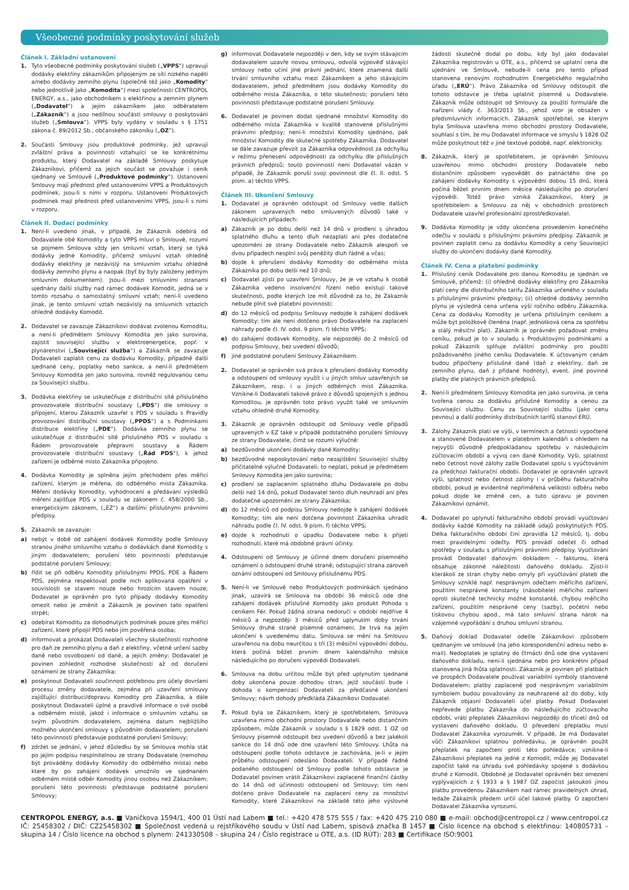Všeobecné podmínky poskytování služeb
Článek I. Základní ustanovení
1. Tyto všeobecné podmínky poskytování služeb („VPPS“) upravují dodávky elektřiny zákazníkům připojeným ze sítí nízkého napětí a/nebo dodávky zemního plynu (společně též jako „Komodity“ nebo jednotlivě jako „Komodita“) mezi společností CENTROPOL ENERGY, a.s., jako obchodníkem s elektřinou a zemním plynem („Dodavatel“) a jejím zákazníkem jako odběratelem („Zákazník“) a jsou nedílnou součástí smlouvy o poskytování služeb („Smlouva“). VPPS byly vydány v souladu s § 1751 zákona č. 89/2012 Sb., občanského zákoníku („OZ“).
2. Součástí Smlouvy jsou produktové podmínky, jež upravují zvláštní práva a povinnosti vztahující se ke konkrétnímu produktu, který Dodavatel na základě Smlouvy poskytuje Zákazníkovi, přičemž za jejich součást se považuje i ceník sjednaný ve Smlouvě („Produktové podmínky“). Ustanovení Smlouvy mají přednost před ustanoveními VPPS a Produktových podmínek, jsou-li s nimi v rozporu. Ustanovení Produktových podmínek mají přednost před ustanoveními VPPS, jsou-li s nimi v rozporu.
Článek II. Dodací podmínky
1. Není-li uvedeno jinak, v případě, že Zákazník odebírá od Dodavatele obě Komodity a tyto VPPS mluví o Smlouvě, rozumí se pojmem Smlouva vždy jen smluvní vztah, který se týká dodávky jedné Komodity, přičemž smluvní vztah ohledně dodávky elektřiny je nezávislý na smluvním vztahu ohledně dodávky zemního plynu a naopak (byť by byly založeny jediným smluvním dokumentem). Jsou-li mezi smluvními stranami ujednány další služby nad rámec dodávek Komodit, jedná se v tomto rozsahu o samostatný smluvní vztah; není-li uvedeno jinak, je tento smluvní vztah nezávislý na smluvních vztazích ohledně dodávky Komodit.
2. Dodavatel se zavazuje Zákazníkovi dodávat zvolenou Komoditu, a není-li předmětem Smlouvy Komodita jen jako surovina, zajistit související službu v elektroenergetice, popř. v plynárenství („Související služba“) a Zákazník se zavazuje Dodavateli zaplatit cenu za dodávku Komodity, případně další sjednané ceny, poplatky nebo sankce, a není-li předmětem Smlouvy Komodita jen jako surovina, rovněž regulovanou cenu za Související službu.
3. Dodávka elektřiny se uskutečňuje z distribuční sítě příslušného provozovatele distribuční soustavy („PDS“) dle smlouvy o připojení, kterou Zákazník uzavřel s PDS v souladu s Pravidly provozování distribuční soustavy („PPDS“) a s Podmínkami distribuce elektřiny („PDE“). Dodávka zemního plynu se uskutečňuje z distribuční sítě příslušného PDS v souladu s Řádem provozovatele přepravní soustavy a Řádem provozovatele distribuční soustavy („Řád PDS“), k jehož zařízení je odběrné místo Zákazníka připojeno.
4. Dodávka Komodity je splněna jejím přechodem přes měřicí zařízení, kterým je měřena, do odběrného místa Zákazníka. Měření dodávky Komodity, vyhodnocení a předávání výsledků měření zajišťuje PDS v souladu se zákonem č. 458/2000 Sb., energetickým zákonem, („EZ“) a dalšími příslušnými právními předpisy.
5. Zákazník se zavazuje:
a) nebýt v době od zahájení dodávek Komodity podle Smlouvy stranou jiného smluvního vztahu o dodávkách dané Komodity s jiným dodavatelem; porušení této povinnosti představuje podstatné porušení Smlouvy;
b) řídit se při odběru Komodity příslušnými PPDS, PDE a Řádem PDS, zejména respektovat podle nich aplikovaná opatření v souvislosti se stavem nouze nebo hrozícím stavem nouze; Dodavatel je oprávněn pro tyto případy dodávky Komodity omezit nebo je změnit a Zákazník je povinen tato opatření strpět;
c) odebírat Komoditu za dohodnutých podmínek pouze přes měřicí zařízení, které připojil PDS nebo jím pověřená osoba;
d) informovat a prokázat Dodavateli všechny skutečnosti rozhodné pro daň ze zemního plynu a daň z elektřiny, včetně určení sazby daně nebo osvobození od daně, a jejich změny; Dodavatel je povinen zohlednit rozhodné skutečnosti až od doručení oznámení ze strany Zákazníka;
e) poskytnout Dodavateli součinnost potřebnou pro účely dovršení procesu změny dodavatele, zejména při uzavření smlouvy zajišťující distribuci/dopravu Komodity pro Zákazníka, a dále poskytnout Dodavateli úplné a pravdivé informace o své osobě a odběrném místě, jakož i informace o smluvním vztahu se svým původním dodavatelem, zejména datum nejbližšího možného ukončení smlouvy s původním dodavatelem; porušení této povinnosti představuje podstatné porušení Smlouvy;
f) zdržet se jednání, v jehož důsledku by se Smlouva mohla stát po jejím podpisu nesplnitelnou ze strany Dodavatele (nemohou být prováděny dodávky Komodity do odběrného místa) nebo které by po zahájení dodávek umožnilo ve sjednaném odběrném místě odběr Komodity jinou osobou než Zákazníkem; porušení této povinnosti představuje podstatné porušení Smlouvy;
g) informovat Dodavatele nejpozději v den, kdy se svým stávajícím dodavatelem uzavře novou smlouvu, odvolá výpověď stávající smlouvy nebo učiní jiné právní jednání, které znamená další trvání smluvního vztahu mezi Zákazníkem a jeho stávajícím dodavatelem, jehož předmětem jsou dodávky Komodity do odběrného místa Zákazníka, o této skutečnosti; porušení této povinnosti představuje podstatné porušení Smlouvy.
6. Dodavatel je povinen dodat sjednané množství Komodity do odběrného místa Zákazníka v kvalitě stanovené příslušnými právními předpisy; není-li množství Komodity sjednáno, pak množství Komodity dle skutečné spotřeby Zákazníka. Dodavatel se dále zavazuje převzít za Zákazníka odpovědnost za odchylku v režimu přenesení odpovědnosti za odchylku dle příslušných právních předpisů; touto povinností není Dodavatel vázán v případě, že Zákazník poruší svoji povinnost dle čl. II. odst. 5 písm. a) těchto VPPS.
Článek III. Ukončení Smlouvy
1. Dodavatel je oprávněn odstoupit od Smlouvy vedle dalších zákonem upravených nebo smluvených důvodů také v následujících případech:
a) Zákazník je po dobu delší než 14 dnů v prodlení s úhradou splatného dluhu a tento dluh nezaplatí ani přes dodatečné upozornění ze strany Dodavatele nebo Zákazník alespoň ve dvou případech nesplní svůj peněžitý dluh řádně a včas;
b) dojde k přerušení dodávky Komodity do odběrného místa Zákazníka po dobu delší než 10 dnů;
c) Dodavatel zjistí po uzavření Smlouvy, že je ve vztahu k osobě Zákazníka vedeno insolvenční řízení nebo existují takové skutečnosti, podle kterých lze mít důvodně za to, že Zákazník nebude plnit své platební povinnosti;
d) do 12 měsíců od podpisu Smlouvy nedojde k zahájení dodávek Komodity; tím ale není dotčeno právo Dodavatele na zaplacení náhrady podle čl. IV. odst. 9 písm. f) těchto VPPS;
e) do zahájení dodávek Komodity, ale nejpozději do 2 měsíců od podpisu Smlouvy, bez uvedení důvodů;
f) jiné podstatné porušení Smlouvy Zákazníkem.
2. Dodavatel je oprávněn svá práva k přerušení dodávky Komodity a odstoupení od smlouvy využít i u jiných smluv uzavřených se Zákazníkem, resp. i u jiných odběrných míst Zákazníka. Vznikne-li Dodavateli takové právo z důvodů spojených s jednou Komoditou, je oprávněn toto právo využít také ve smluvním vztahu ohledně druhé Komodity.
3. Zákazník je oprávněn odstoupit od Smlouvy vedle případů upravených v EZ také v případě podstatného porušení Smlouvy ze strany Dodavatele, čímž se rozumí výlučně:
a) bezdůvodné ukončení dodávky dané Komodity;
b) bezdůvodné neposkytování nebo nezajištění Související služby přičitatelné výlučně Dodavateli; to neplatí, pokud je předmětem Smlouvy Komodita jen jako surovina;
c) prodlení se zaplacením splatného dluhu Dodavatele po dobu delší než 14 dnů, pokud Dodavatel tento dluh neuhradí ani přes dodatečné upozornění ze strany Zákazníka;
d) do 12 měsíců od podpisu Smlouvy nedojde k zahájení dodávek Komodity; tím ale není dotčena povinnost Zákazníka uhradit náhradu podle čl. IV. odst. 9 písm. f) těchto VPPS;
e) dojde k rozhodnutí o úpadku Dodavatele nebo k přijetí rozhodnutí, které má obdobné právní účinky.
4. Odstoupení od Smlouvy je účinné dnem doručení písemného oznámení o odstoupení druhé straně; odstupující strana zároveň oznámí odstoupení od Smlouvy příslušnému PDS.
5. Není-li ve Smlouvě nebo Produktových podmínkách sjednáno jinak, uzavírá se Smlouva na období 36 měsíců ode dne zahájení dodávek příslušné Komodity jako produkt Pohoda s ceníkem Fér. Pokud žádná strana nedoručí v období nejdříve 4 měsíců a nejpozději 3 měsíců před uplynutím doby trvání Smlouvy druhé straně písemné oznámení, že trvá na jejím ukončení k uvedenému datu, Smlouva se mění na Smlouvu uzavřenou na dobu neurčitou s tří (3) měsíční výpovědní dobou, která počíná běžet prvním dnem kalendářního měsíce následujícího po doručení výpovědi Dodavateli.
6. Smlouva na dobu určitou může být před uplynutím sjednané doby ukončena pouze dohodou stran, jejíž součástí bude i dohoda o kompenzaci Dodavateli za předčasné ukončení Smlouvy; návrh dohody předkládá Zákazníkovi Dodavatel.
7. Pokud byla se Zákazníkem, který je spotřebitelem, Smlouva uzavřena mimo obchodní prostory Dodavatele nebo distančním způsobem, může Zákazník v souladu s § 1829 odst. 1 OZ od Smlouvy písemně odstoupit bez uvedení důvodů a bez jakékoli sankce do 14 dnů ode dne uzavření této Smlouvy. Lhůta na odstoupení podle tohoto odstavce je zachována, je-li v jejím průběhu odstoupení odesláno Dodavateli. V případě řádně podaného odstoupení od Smlouvy podle tohoto odstavce je Dodavatel povinen vrátit Zákazníkovi zaplacené finanční částky do 14 dnů od účinnosti odstoupení od Smlouvy; tím není dotčeno právo Dodavatele na zaplacení ceny za množství Komodity, které Zákazníkovi na základě této jeho výslovné žádosti skutečně dodal po dobu, kdy byl jako dodavatel Zákazníka registrován u OTE, a.s., přičemž se uplatní cena dle ujednání ve Smlouvě, nebude-li cena pro tento případ stanovena cenovým rozhodnutím Energetického regulačního úřadu („ERÚ“). Právo Zákazníka od Smlouvy odstoupit dle tohoto odstavce je třeba uplatnit písemně u Dodavatele. Zákazník může odstoupit od Smlouvy za použití formuláře dle nařízení vlády č. 363/2013 Sb., jehož vzor je obsažen v předsmluvních informacích. Zákazník spotřebitel, se kterým byla Smlouva uzavřena mimo obchodní prostory Dodavatele, souhlasí s tím, že mu Dodavatel informace ve smyslu § 1828 OZ může poskytnout též v jiné textové podobě, např. elektronicky.
8. Zákazník, který je spotřebitelem, je oprávněn Smlouvu uzavřenou mimo obchodní prostory Dodavatele nebo distančním způsobem vypovědět do patnáctého dne po zahájení dodávky Komodity s výpovědní dobou 15 dnů, která počíná běžet prvním dnem měsíce následujícího po doručení výpovědi. Totéž právo vzniká Zákazníkovi, který je spotřebitelem a Smlouvu za něj v obchodních prostorech Dodavatele uzavřel profesionální zprostředkovatel.
9. Dodávka Komodity je vždy ukončena provedením konečného odečtu v souladu s příslušnými právními předpisy. Zákazník je povinen zaplatit cenu za dodávku Komodity a ceny Související služby do ukončení dodávky dané Komodity.
Článek IV. Cena a platební podmínky
1. Příslušný ceník Dodavatele pro danou Komoditu je sjednán ve Smlouvě, přičemž: (i) ohledně dodávky elektřiny pro Zákazníka platí ceny dle distribučního tarifu Zákazníka určeného v souladu s příslušnými právními předpisy; (ii) ohledně dodávky zemního plynu je výsledná cena určena výší ročního odběru Zákazníka. Cena za dodávku Komodity je určena příslušným ceníkem a může být položkově členěna (např. jednotková cena za spotřebu a stálý měsíční plat). Zákazník je oprávněn požadovat změnu ceníku, pokud je to v souladu s Produktovými podmínkami a pokud Zákazník splňuje zvláštní podmínky pro použití požadovaného jiného ceníku Dodavatele. K účtovaným cenám budou připočteny příslušné daně (daň z elektřiny, daň ze zemního plynu, daň z přidané hodnoty), event. jiné povinné platby dle platných právních předpisů.
2. Není-li předmětem Smlouvy Komodita jen jako surovina, je cena tvořena cenou za dodávku příslušné Komodity a cenou za Související službu. Cenu za Související službu (jako cenu pevnou) a další podmínky distribučních tarifů stanoví ERÚ.
3. Zálohy Zákazník platí ve výši, v termínech a četnosti vypočtené a stanovené Dodavatelem v platebním kalendáři s ohledem na nejvyšší důvodně předpokládanou spotřebu v následujícím zúčtovacím období a vývoj cen dané Komodity. Výši, splatnost nebo četnost nové zálohy zašle Dodavatel spolu s vyúčtováním za předchozí fakturační období. Dodavatel je oprávněn upravit výši, splatnost nebo četnost zálohy i v průběhu fakturačního období, pokud je evidentně nepřiměřená velikosti odběru nebo pokud dojde ke změně cen, a tuto úpravu je povinen Zákazníkovi oznámit.
4. Dodavatel po uplynutí fakturačního období provádí vyúčtování dodávky každé Komodity na základě údajů poskytnutých PDS. Délka fakturačního období činí zpravidla 12 měsíců, tj. dobu mezi pravidelnými odečty. PDS provádí odečet či odhad spotřeby v souladu s příslušnými právními předpisy. Vyúčtování provádí Dodavatel daňovým dokladem – fakturou, která obsahuje zákonné náležitosti daňového dokladu. Zjistí-li kterákoli ze stran chyby nebo omyly při vyúčtování plateb dle Smlouvy vzniklé např. nesprávným odečtem měřicího zařízení, použitím nesprávné konstanty (násobitele) měřicího zařízení oproti skutečně technicky možné konstantě, chybou měřicího zařízení, použitím nesprávné ceny (sazby), početní nebo tiskovou chybou apod., má tato smluvní strana nárok na vzájemné vypořádání s druhou smluvní stranou.
5. Daňový doklad Dodavatel odešle Zákazníkovi způsobem sjednaným ve smlouvě (na jeho korespondenční adresu nebo e-mail). Nedoplatek je splatný do čtrnácti dnů ode dne vystavení daňového dokladu, není-li sjednána nebo pro konkrétní případ stanovena jiná lhůta splatnosti. Zákazník je povinen při platbách ve prospěch Dodavatele používat variabilní symboly stanovené Dodavatelem; platby zaplacené pod nesprávným variabilním symbolem budou považovány za neuhrazené až do doby, kdy Zákazník objasní Dodavateli účel platby. Pokud Dodavatel nepřevede platbu Zákazníka do následujícího zúčtovacího období, vrátí přeplatek Zákazníkovi nejpozději do třiceti dnů od vystavení daňového dokladu. O převedení přeplatku musí Dodavatel Zákazníka vyrozumět. V případě, že má Dodavatel vůči Zákazníkovi splatnou pohledávku, je oprávněn použít přeplatek na započtení proti této pohledávce; vznikne-li Zákazníkovi přeplatek na jedné z Komodit, může jej Dodavatel započíst také na úhradu své pohledávky spojené s dodávkou druhé z Komodit. Obdobně je Dodavatel oprávněn bez omezení vyplývajících z § 1933 a § 1987 OZ započíst jakoukoli jinou platbu provedenou Zákazníkem nad rámec pravidelných úhrad, ledaže Zákazník předem určil účel takové platby. O započtení Dodavatel Zákazníka vyrozumí.
CENTROPOL ENERGY, a.s. ■ Vaníčkova 1594/1, 400 01 Ústí nad Labem ■ tel.: +420 478 575 555 / fax: +420 475 210 080 ■ e-mail: obchod@centropol.cz / www.centropol.cz IČ: 25458302 / DIČ: CZ25458302 ■ Společnost vedená u rejstříkového soudu v Ústí nad Labem, spisová značka B 1457 ■ Číslo licence na obchod s elektřinou: 140805731 – skupina 14 / Číslo licence na obchod s plynem: 241330508 – skupina 24 / Číslo registrace u OTE, a.s. (ID RÚT): 283 ■ Certifikace ISO:9001